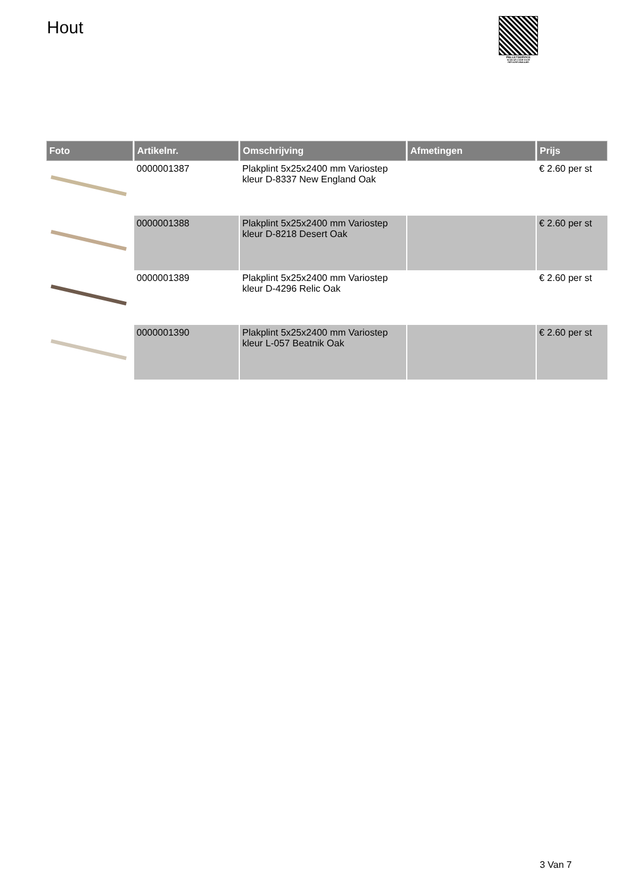Hout
PALLETSERVICE
SCAN QR-CODE VOOR RETOURFORMULIER
| Foto | Artikelnr. | Omschrijving | Afmetingen | Prijs |
| --- | --- | --- | --- | --- |
| | 0000001387 | Plakplint 5x25x2400 mm Variostep kleur D-8337 New England Oak | | € 2.60 per st |
| | 0000001388 | Plakplint 5x25x2400 mm Variostep kleur D-8218 Desert Oak | | € 2.60 per st |
| | 0000001389 | Plakplint 5x25x2400 mm Variostep kleur D-4296 Relic Oak | | € 2.60 per st |
| | 0000001390 | Plakplint 5x25x2400 mm Variostep kleur L-057 Beatnik Oak | | € 2.60 per st |
3 Van 7